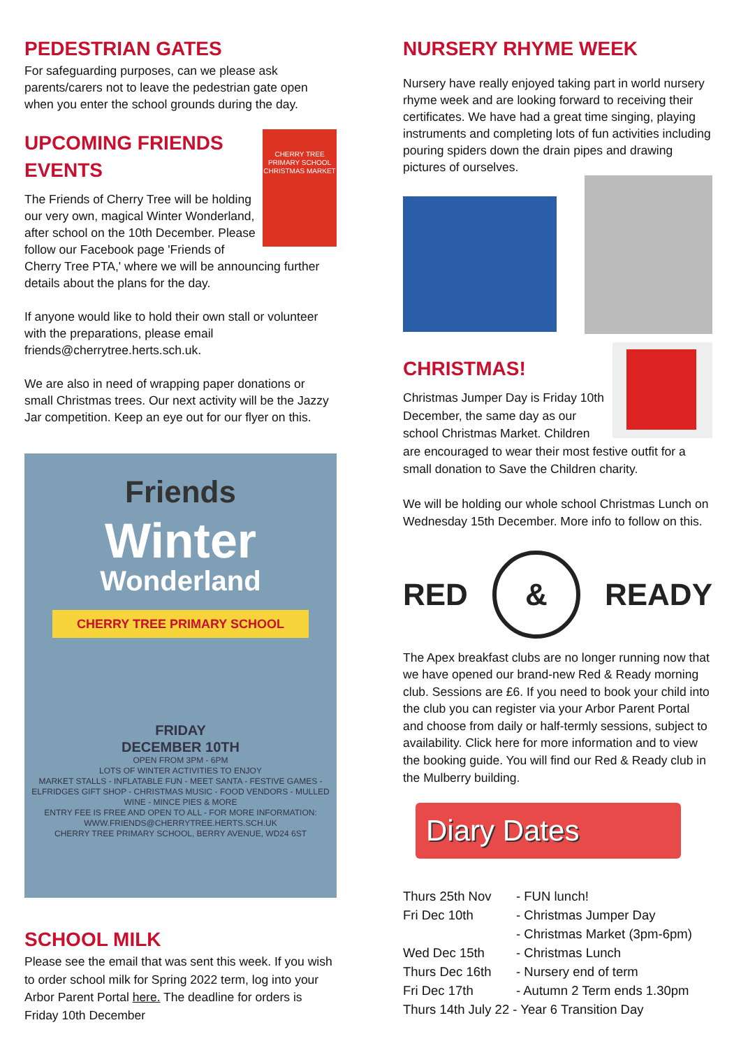PEDESTRIAN GATES
For safeguarding purposes, can we please ask parents/carers not to leave the pedestrian gate open when you enter the school grounds during the day.
CHERRY TREE PRIMARY SCHOOL CHRISTMAS MARKET
UPCOMING FRIENDS EVENTS
The Friends of Cherry Tree will be holding our very own, magical Winter Wonderland, after school on the 10th December. Please follow our Facebook page 'Friends of Cherry Tree PTA,' where we will be announcing further details about the plans for the day.
If anyone would like to hold their own stall or volunteer with the preparations, please email friends@cherrytree.herts.sch.uk.
We are also in need of wrapping paper donations or small Christmas trees. Our next activity will be the Jazzy Jar competition. Keep an eye out for our flyer on this.
Friends
Winter
Wonderland
CHERRY TREE PRIMARY SCHOOL
FRIDAY
DECEMBER 10TH
OPEN FROM 3PM - 6PM
LOTS OF WINTER ACTIVITIES TO ENJOY
MARKET STALLS - INFLATABLE FUN - MEET SANTA - FESTIVE GAMES - ELFRIDGES GIFT SHOP - CHRISTMAS MUSIC - FOOD VENDORS - MULLED WINE - MINCE PIES & MORE
ENTRY FEE IS FREE AND OPEN TO ALL - FOR MORE INFORMATION: WWW.FRIENDS@CHERRYTREE.HERTS.SCH.UK
CHERRY TREE PRIMARY SCHOOL, BERRY AVENUE, WD24 6ST
SCHOOL MILK
Please see the email that was sent this week. If you wish to order school milk for Spring 2022 term, log into your Arbor Parent Portal here. The deadline for orders is Friday 10th December
NURSERY RHYME WEEK
Nursery have really enjoyed taking part in world nursery rhyme week and are looking forward to receiving their certificates. We have had a great time singing, playing instruments and completing lots of fun activities including pouring spiders down the drain pipes and drawing pictures of ourselves.
CHRISTMAS!
Christmas Jumper Day is Friday 10th December, the same day as our school Christmas Market. Children are encouraged to wear their most festive outfit for a small donation to Save the Children charity.
We will be holding our whole school Christmas Lunch on Wednesday 15th December. More info to follow on this.
RED & READY
The Apex breakfast clubs are no longer running now that we have opened our brand-new Red & Ready morning club. Sessions are £6. If you need to book your child into the club you can register via your Arbor Parent Portal and choose from daily or half-termly sessions, subject to availability. Click here for more information and to view the booking guide. You will find our Red & Ready club in the Mulberry building.
Diary Dates
| Thurs 25th Nov | - FUN lunch! |
| Fri Dec 10th | - Christmas Jumper Day |
| | - Christmas Market (3pm-6pm) |
| Wed Dec 15th | - Christmas Lunch |
| Thurs Dec 16th | - Nursery end of term |
| Fri Dec 17th | - Autumn 2 Term ends 1.30pm |
| Thurs 14th July 22 - Year 6 Transition Day | |